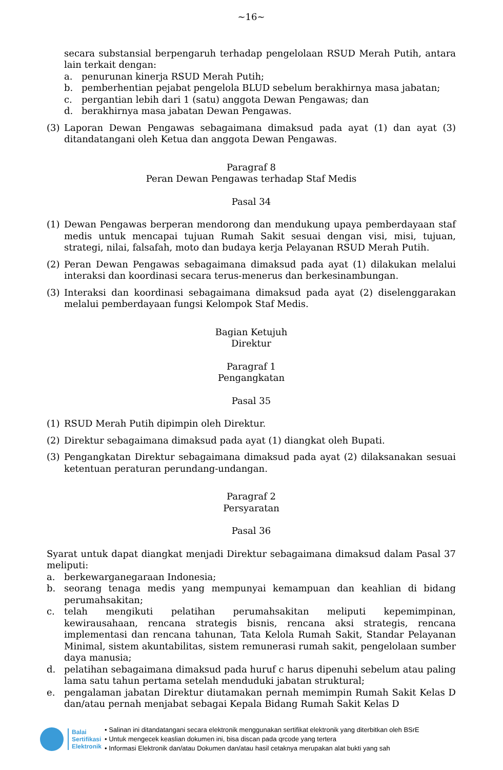~16~
secara substansial berpengaruh terhadap pengelolaan RSUD Merah Putih, antara lain terkait dengan:
a. penurunan kinerja RSUD Merah Putih;
b. pemberhentian pejabat pengelola BLUD sebelum berakhirnya masa jabatan;
c. pergantian lebih dari 1 (satu) anggota Dewan Pengawas; dan
d. berakhirnya masa jabatan Dewan Pengawas.
(3) Laporan Dewan Pengawas sebagaimana dimaksud pada ayat (1) dan ayat (3) ditandatangani oleh Ketua dan anggota Dewan Pengawas.
Paragraf 8
Peran Dewan Pengawas terhadap Staf Medis
Pasal 34
(1) Dewan Pengawas berperan mendorong dan mendukung upaya pemberdayaan staf medis untuk mencapai tujuan Rumah Sakit sesuai dengan visi, misi, tujuan, strategi, nilai, falsafah, moto dan budaya kerja Pelayanan RSUD Merah Putih.
(2) Peran Dewan Pengawas sebagaimana dimaksud pada ayat (1) dilakukan melalui interaksi dan koordinasi secara terus-menerus dan berkesinambungan.
(3) Interaksi dan koordinasi sebagaimana dimaksud pada ayat (2) diselenggarakan melalui pemberdayaan fungsi Kelompok Staf Medis.
Bagian Ketujuh
Direktur
Paragraf 1
Pengangkatan
Pasal 35
(1) RSUD Merah Putih dipimpin oleh Direktur.
(2) Direktur sebagaimana dimaksud pada ayat (1) diangkat oleh Bupati.
(3) Pengangkatan Direktur sebagaimana dimaksud pada ayat (2) dilaksanakan sesuai ketentuan peraturan perundang-undangan.
Paragraf 2
Persyaratan
Pasal 36
Syarat untuk dapat diangkat menjadi Direktur sebagaimana dimaksud dalam Pasal 37 meliputi:
a. berkewarganegaraan Indonesia;
b. seorang tenaga medis yang mempunyai kemampuan dan keahlian di bidang perumahsakitan;
c. telah mengikuti pelatihan perumahsakitan meliputi kepemimpinan, kewirausahaan, rencana strategis bisnis, rencana aksi strategis, rencana implementasi dan rencana tahunan, Tata Kelola Rumah Sakit, Standar Pelayanan Minimal, sistem akuntabilitas, sistem remunerasi rumah sakit, pengelolaan sumber daya manusia;
d. pelatihan sebagaimana dimaksud pada huruf c harus dipenuhi sebelum atau paling lama satu tahun pertama setelah menduduki jabatan struktural;
e. pengalaman jabatan Direktur diutamakan pernah memimpin Rumah Sakit Kelas D dan/atau pernah menjabat sebagai Kepala Bidang Rumah Sakit Kelas D
Balai
Sertifikasi
Elektronik
• Salinan ini ditandatangani secara elektronik menggunakan sertifikat elektronik yang diterbitkan oleh BSrE
• Untuk mengecek keaslian dokumen ini, bisa discan pada qrcode yang tertera
• Informasi Elektronik dan/atau Dokumen dan/atau hasil cetaknya merupakan alat bukti yang sah